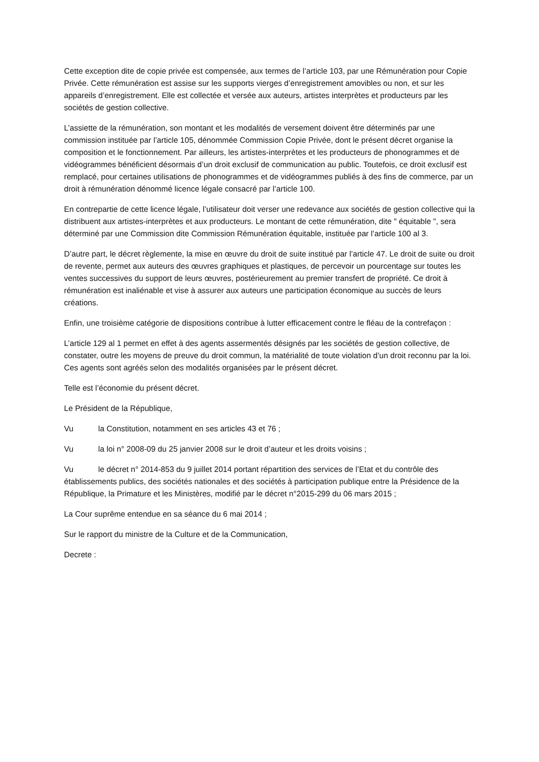Cette exception dite de copie privée est compensée, aux termes de l’article 103, par une Rémunération pour Copie Privée. Cette rémunération est assise sur les supports vierges d’enregistrement amovibles ou non, et sur les appareils d’enregistrement. Elle est collectée et versée aux auteurs, artistes interprètes et producteurs par les sociétés de gestion collective.
L’assiette de la rémunération, son montant et les modalités de versement doivent être déterminés par une commission instituée par l’article 105, dénommée Commission Copie Privée, dont le présent décret organise la composition et le fonctionnement. Par ailleurs, les artistes-interprètes et les producteurs de phonogrammes et de vidéogrammes bénéficient désormais d’un droit exclusif de communication au public. Toutefois, ce droit exclusif est remplacé, pour certaines utilisations de phonogrammes et de vidéogrammes publiés à des fins de commerce, par un droit à rémunération dénommé licence légale consacré par l’article 100.
En contrepartie de cette licence légale, l’utilisateur doit verser une redevance aux sociétés de gestion collective qui la distribuent aux artistes-interprètes et aux producteurs. Le montant de cette rémunération, dite " équitable ", sera déterminé par une Commission dite Commission Rémunération équitable, instituée par l’article 100 al 3.
D’autre part, le décret règlemente, la mise en œuvre du droit de suite institué par l’article 47. Le droit de suite ou droit de revente, permet aux auteurs des œuvres graphiques et plastiques, de percevoir un pourcentage sur toutes les ventes successives du support de leurs œuvres, postérieurement au premier transfert de propriété. Ce droit à rémunération est inaliénable et vise à assurer aux auteurs une participation économique au succès de leurs créations.
Enfin, une troisième catégorie de dispositions contribue à lutter efficacement contre le fléau de la contrefaçon :
L’article 129 al 1 permet en effet à des agents assermentés désignés par les sociétés de gestion collective, de constater, outre les moyens de preuve du droit commun, la matérialité de toute violation d’un droit reconnu par la loi. Ces agents sont agréés selon des modalités organisées par le présent décret.
Telle est l’économie du présent décret.
Le Président de la République,
Vu la Constitution, notamment en ses articles 43 et 76 ;
Vu la loi n° 2008-09 du 25 janvier 2008 sur le droit d’auteur et les droits voisins ;
Vu le décret n° 2014-853 du 9 juillet 2014 portant répartition des services de l’Etat et du contrôle des établissements publics, des sociétés nationales et des sociétés à participation publique entre la Présidence de la République, la Primature et les Ministères, modifié par le décret n°2015-299 du 06 mars 2015 ;
La Cour suprême entendue en sa séance du 6 mai 2014 ;
Sur le rapport du ministre de la Culture et de la Communication,
Decrete :